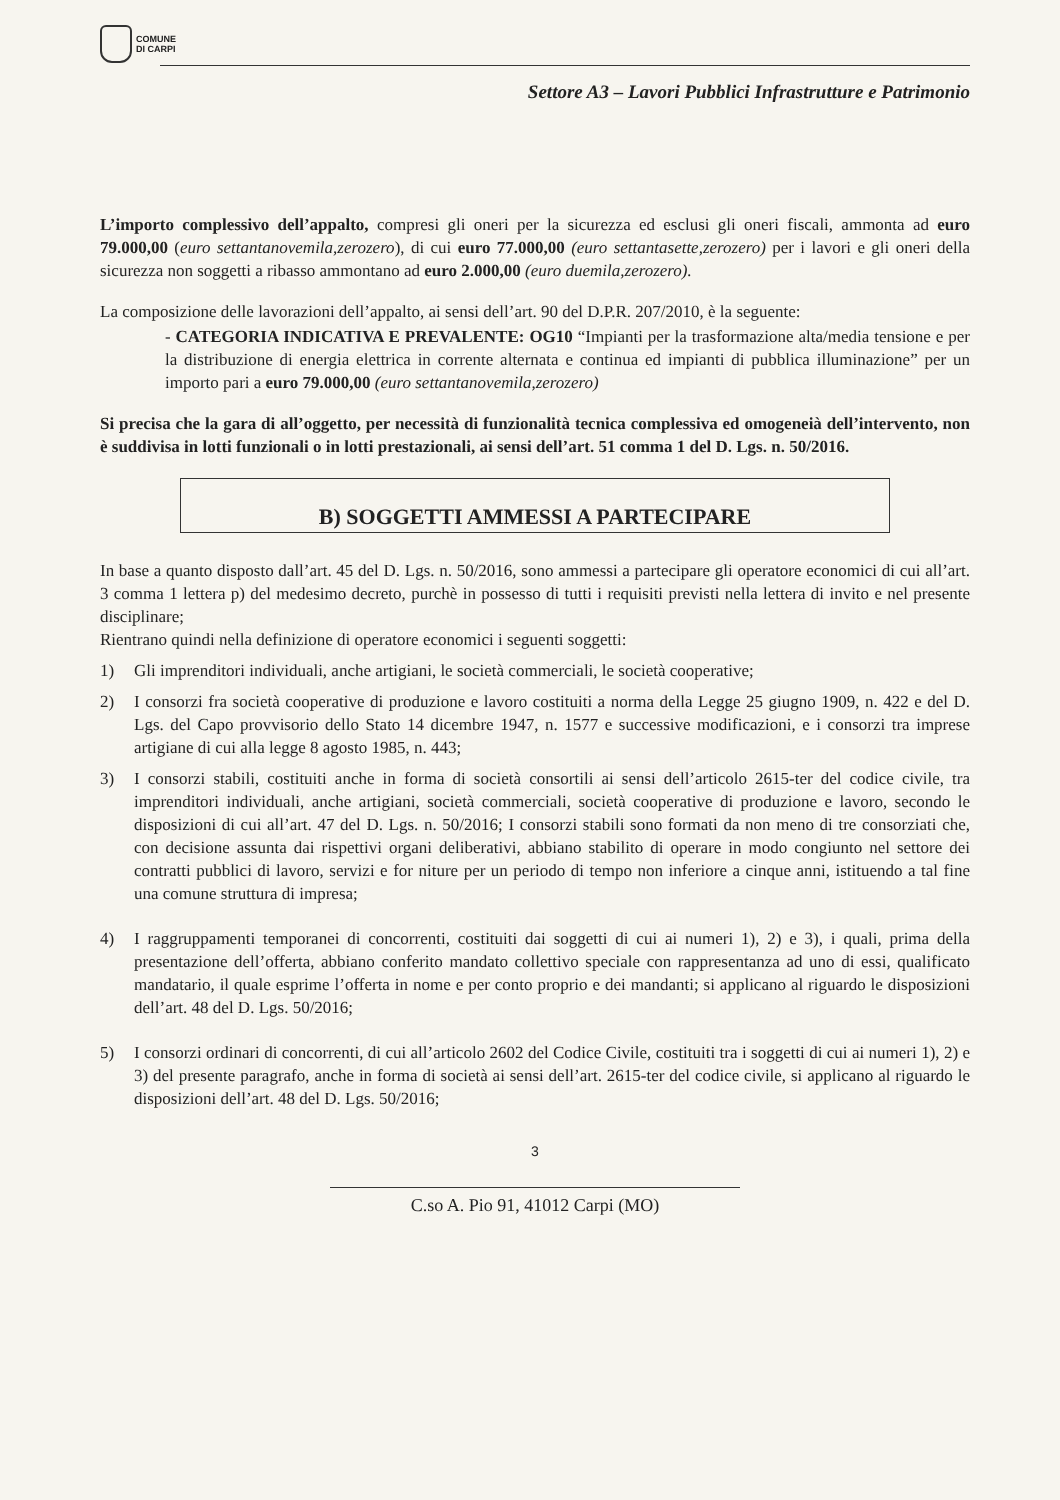COMUNE
DI CARPI
Settore A3 – Lavori Pubblici Infrastrutture e Patrimonio
L’importo complessivo dell’appalto, compresi gli oneri per la sicurezza ed esclusi gli oneri fiscali, ammonta ad euro 79.000,00 (euro settantanovemila,zerozero), di cui euro 77.000,00 (euro settantasette,zerozero) per i lavori e gli oneri della sicurezza non soggetti a ribasso ammontano ad euro 2.000,00 (euro duemila,zerozero).
La composizione delle lavorazioni dell’appalto, ai sensi dell’art. 90 del D.P.R. 207/2010, è la seguente:
- CATEGORIA INDICATIVA E PREVALENTE: OG10 “Impianti per la trasformazione alta/media tensione e per la distribuzione di energia elettrica in corrente alternata e continua ed impianti di pubblica illuminazione” per un importo pari a euro 79.000,00 (euro settantanovemila,zerozero)
Si precisa che la gara di all’oggetto, per necessità di funzionalità tecnica complessiva ed omogeneià dell’intervento, non è suddivisa in lotti funzionali o in lotti prestazionali, ai sensi dell’art. 51 comma 1 del D. Lgs. n. 50/2016.
B) SOGGETTI AMMESSI A PARTECIPARE
In base a quanto disposto dall’art. 45 del D. Lgs. n. 50/2016, sono ammessi a partecipare gli operatore economici di cui all’art. 3 comma 1 lettera p) del medesimo decreto, purchè in possesso di tutti i requisiti previsti nella lettera di invito e nel presente disciplinare;
Rientrano quindi nella definizione di operatore economici i seguenti soggetti:
1) Gli imprenditori individuali, anche artigiani, le società commerciali, le società cooperative;
2) I consorzi fra società cooperative di produzione e lavoro costituiti a norma della Legge 25 giugno 1909, n. 422 e del D. Lgs. del Capo provvisorio dello Stato 14 dicembre 1947, n. 1577 e successive modificazioni, e i consorzi tra imprese artigiane di cui alla legge 8 agosto 1985, n. 443;
3) I consorzi stabili, costituiti anche in forma di società consortili ai sensi dell’articolo 2615-ter del codice civile, tra imprenditori individuali, anche artigiani, società commerciali, società cooperative di produzione e lavoro, secondo le disposizioni di cui all’art. 47 del D. Lgs. n. 50/2016; I consorzi stabili sono formati da non meno di tre consorziati che, con decisione assunta dai rispettivi organi deliberativi, abbiano stabilito di operare in modo congiunto nel settore dei contratti pubblici di lavoro, servizi e for niture per un periodo di tempo non inferiore a cinque anni, istituendo a tal fine una comune struttura di impresa;
4) I raggruppamenti temporanei di concorrenti, costituiti dai soggetti di cui ai numeri 1), 2) e 3), i quali, prima della presentazione dell’offerta, abbiano conferito mandato collettivo speciale con rappresentanza ad uno di essi, qualificato mandatario, il quale esprime l’offerta in nome e per conto proprio e dei mandanti; si applicano al riguardo le disposizioni dell’art. 48 del D. Lgs. 50/2016;
5) I consorzi ordinari di concorrenti, di cui all’articolo 2602 del Codice Civile, costituiti tra i soggetti di cui ai numeri 1), 2) e 3) del presente paragrafo, anche in forma di società ai sensi dell’art. 2615-ter del codice civile, si applicano al riguardo le disposizioni dell’art. 48 del D. Lgs. 50/2016;
3
C.so A. Pio 91, 41012 Carpi (MO)